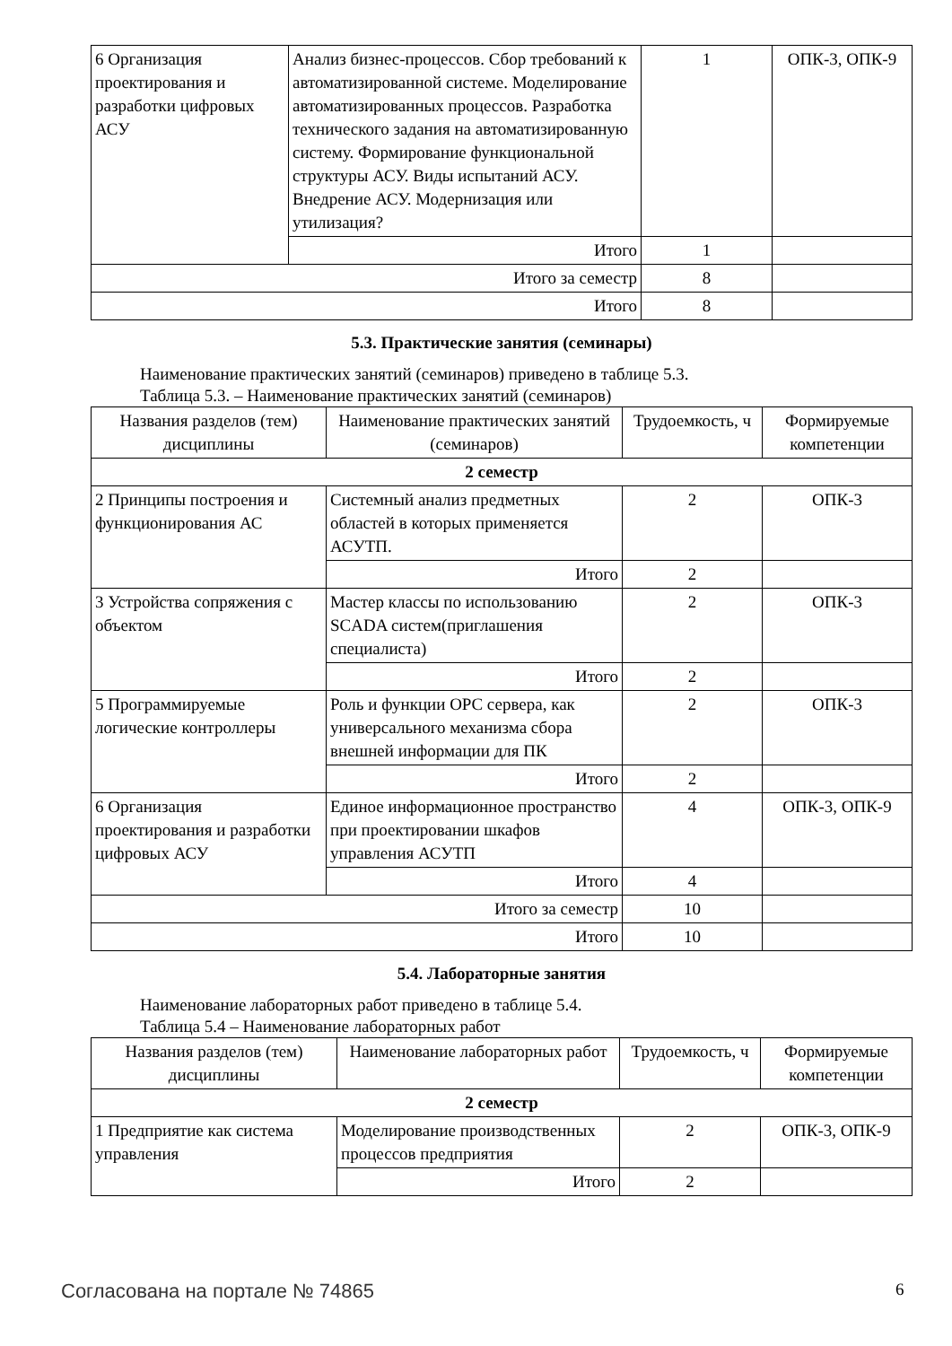| 6 Организация проектирования и разработки цифровых АСУ | Анализ бизнес-процессов. Сбор требований к автоматизированной системе. Моделирование автоматизированных процессов. Разработка технического задания на автоматизированную систему. Формирование функциональной структуры АСУ. Виды испытаний АСУ. Внедрение АСУ. Модернизация или утилизация? | 1 | ОПК-3, ОПК-9 |
| | Итого | 1 | |
| Итого за семестр | | 8 | |
| Итого | | 8 | |
5.3. Практические занятия (семинары)
Наименование практических занятий (семинаров) приведено в таблице 5.3.
Таблица 5.3. – Наименование практических занятий (семинаров)
| Названия разделов (тем) дисциплины | Наименование практических занятий (семинаров) | Трудоемкость, ч | Формируемые компетенции |
| --- | --- | --- | --- |
| 2 семестр | | | |
| 2 Принципы построения и функционирования АС | Системный анализ предметных областей в которых применяется АСУТП. | 2 | ОПК-3 |
| | Итого | 2 | |
| 3 Устройства сопряжения с объектом | Мастер классы по использованию SCADA систем(приглашения специалиста) | 2 | ОПК-3 |
| | Итого | 2 | |
| 5 Программируемые логические контроллеры | Роль и функции OPC сервера, как универсального механизма сбора внешней информации для ПК | 2 | ОПК-3 |
| | Итого | 2 | |
| 6 Организация проектирования и разработки цифровых АСУ | Единое информационное пространство при проектировании шкафов управления АСУТП | 4 | ОПК-3, ОПК-9 |
| | Итого | 4 | |
| Итого за семестр | | 10 | |
| Итого | | 10 | |
5.4. Лабораторные занятия
Наименование лабораторных работ приведено в таблице 5.4.
Таблица 5.4 – Наименование лабораторных работ
| Названия разделов (тем) дисциплины | Наименование лабораторных работ | Трудоемкость, ч | Формируемые компетенции |
| --- | --- | --- | --- |
| 2 семестр | | | |
| 1 Предприятие как система управления | Моделирование производственных процессов предприятия | 2 | ОПК-3, ОПК-9 |
| | Итого | 2 | |
Согласована на портале № 74865 6